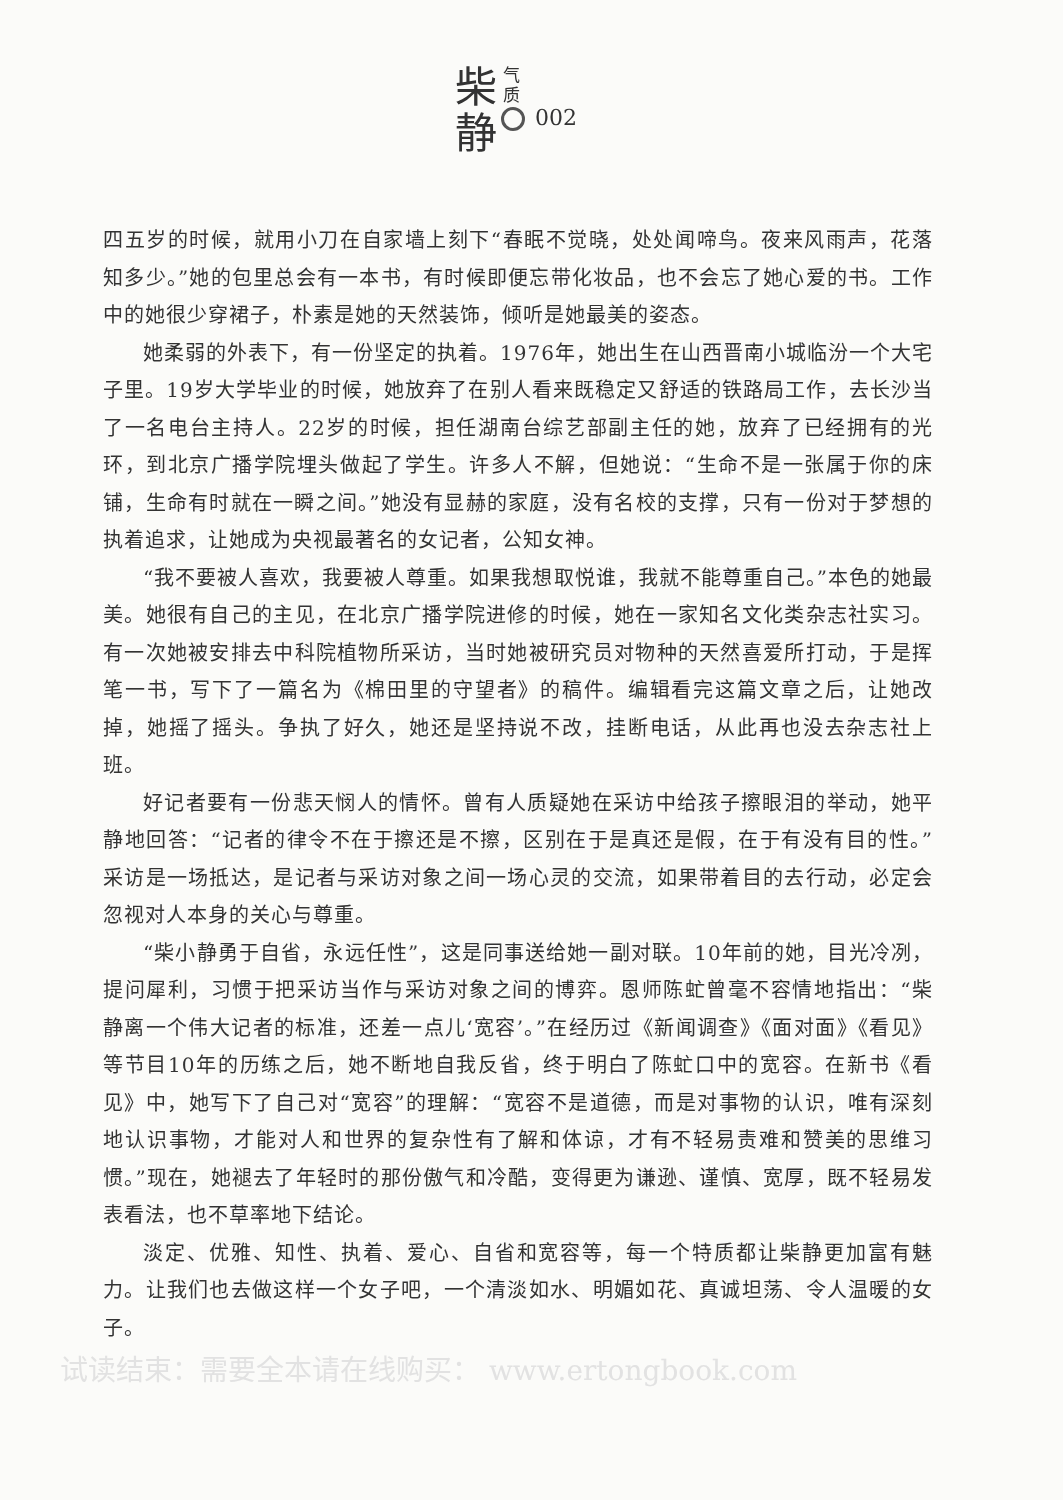气
质
柴
静
002
四五岁的时候，就用小刀在自家墙上刻下“春眠不觉晓，处处闻啼鸟。夜来风雨声，花落知多少。”她的包里总会有一本书，有时候即便忘带化妆品，也不会忘了她心爱的书。工作中的她很少穿裙子，朴素是她的天然装饰，倾听是她最美的姿态。
她柔弱的外表下，有一份坚定的执着。1976年，她出生在山西晋南小城临汾一个大宅子里。19岁大学毕业的时候，她放弃了在别人看来既稳定又舒适的铁路局工作，去长沙当了一名电台主持人。22岁的时候，担任湖南台综艺部副主任的她，放弃了已经拥有的光环，到北京广播学院埋头做起了学生。许多人不解，但她说：“生命不是一张属于你的床铺，生命有时就在一瞬之间。”她没有显赫的家庭，没有名校的支撑，只有一份对于梦想的执着追求，让她成为央视最著名的女记者，公知女神。
“我不要被人喜欢，我要被人尊重。如果我想取悦谁，我就不能尊重自己。”本色的她最美。她很有自己的主见，在北京广播学院进修的时候，她在一家知名文化类杂志社实习。有一次她被安排去中科院植物所采访，当时她被研究员对物种的天然喜爱所打动，于是挥笔一书，写下了一篇名为《棉田里的守望者》的稿件。编辑看完这篇文章之后，让她改掉，她摇了摇头。争执了好久，她还是坚持说不改，挂断电话，从此再也没去杂志社上班。
好记者要有一份悲天悯人的情怀。曾有人质疑她在采访中给孩子擦眼泪的举动，她平静地回答：“记者的律令不在于擦还是不擦，区别在于是真还是假，在于有没有目的性。”采访是一场抵达，是记者与采访对象之间一场心灵的交流，如果带着目的去行动，必定会忽视对人本身的关心与尊重。
“柴小静勇于自省，永远任性”，这是同事送给她一副对联。10年前的她，目光冷冽，提问犀利，习惯于把采访当作与采访对象之间的博弈。恩师陈虻曾毫不容情地指出：“柴静离一个伟大记者的标准，还差一点儿‘宽容’。”在经历过《新闻调查》《面对面》《看见》等节目10年的历练之后，她不断地自我反省，终于明白了陈虻口中的宽容。在新书《看见》中，她写下了自己对“宽容”的理解：“宽容不是道德，而是对事物的认识，唯有深刻地认识事物，才能对人和世界的复杂性有了解和体谅，才有不轻易责难和赞美的思维习惯。”现在，她褪去了年轻时的那份傲气和冷酷，变得更为谦逊、谨慎、宽厚，既不轻易发表看法，也不草率地下结论。
淡定、优雅、知性、执着、爱心、自省和宽容等，每一个特质都让柴静更加富有魅力。让我们也去做这样一个女子吧，一个清淡如水、明媚如花、真诚坦荡、令人温暖的女子。
试读结束：需要全本请在线购买： www.ertongbook.com